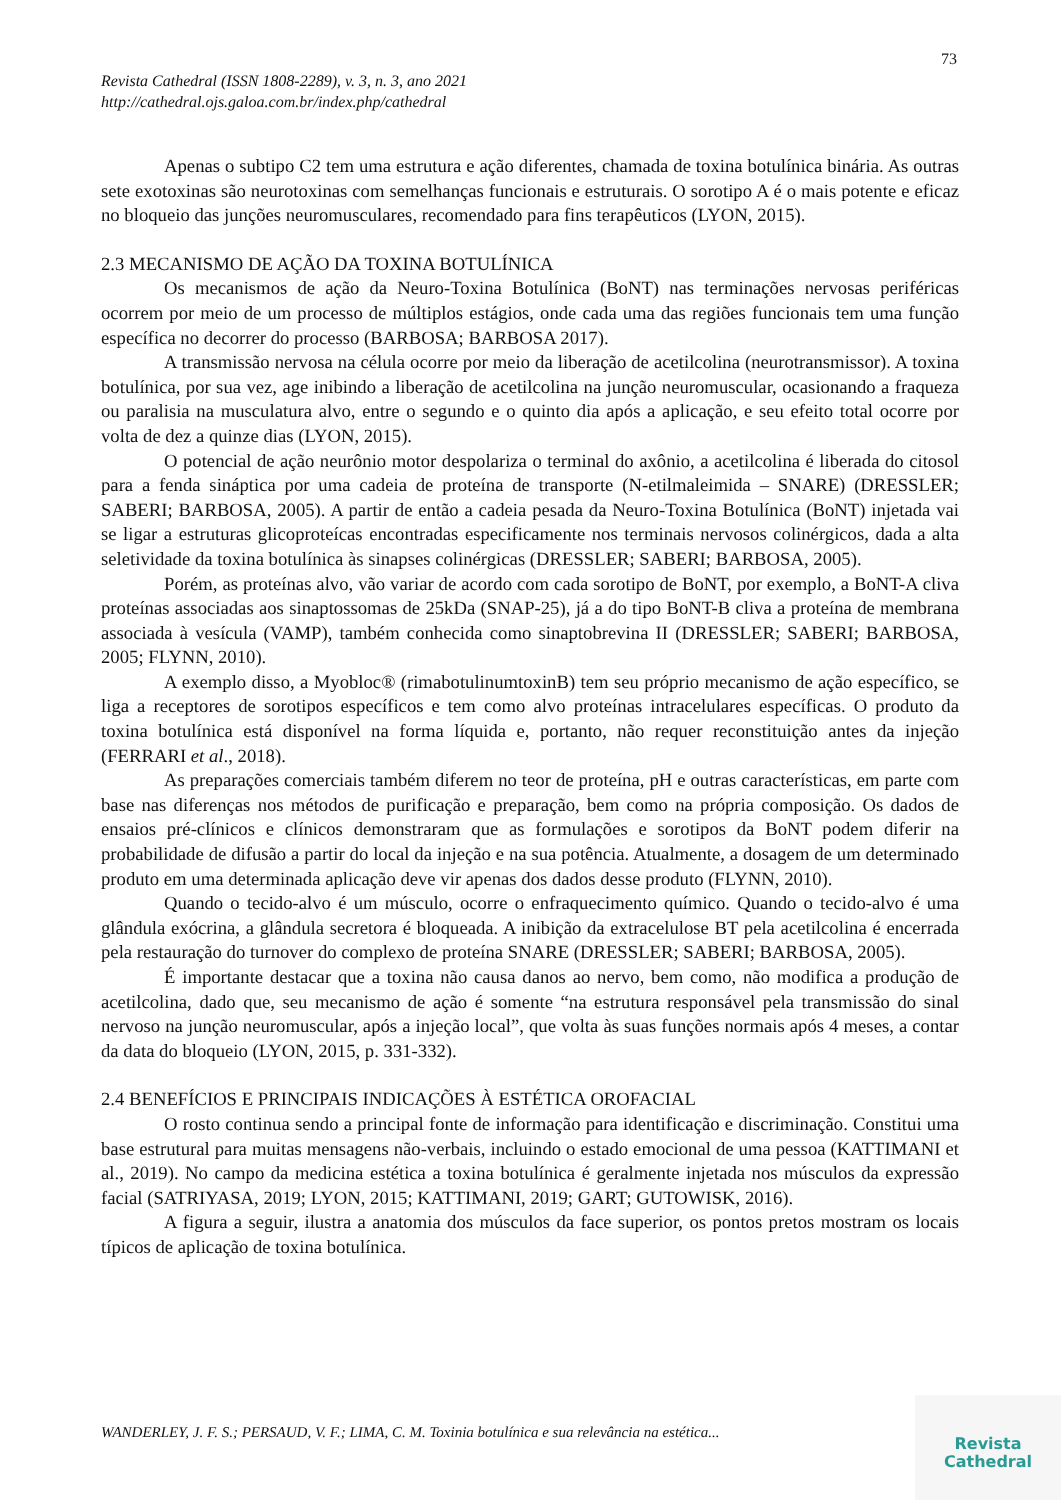73
Revista Cathedral (ISSN 1808-2289), v. 3, n. 3, ano 2021
http://cathedral.ojs.galoa.com.br/index.php/cathedral
Apenas o subtipo C2 tem uma estrutura e ação diferentes, chamada de toxina botulínica binária. As outras sete exotoxinas são neurotoxinas com semelhanças funcionais e estruturais. O sorotipo A é o mais potente e eficaz no bloqueio das junções neuromusculares, recomendado para fins terapêuticos (LYON, 2015).
2.3 MECANISMO DE AÇÃO DA TOXINA BOTULÍNICA
Os mecanismos de ação da Neuro-Toxina Botulínica (BoNT) nas terminações nervosas periféricas ocorrem por meio de um processo de múltiplos estágios, onde cada uma das regiões funcionais tem uma função específica no decorrer do processo (BARBOSA; BARBOSA 2017).
A transmissão nervosa na célula ocorre por meio da liberação de acetilcolina (neurotransmissor). A toxina botulínica, por sua vez, age inibindo a liberação de acetilcolina na junção neuromuscular, ocasionando a fraqueza ou paralisia na musculatura alvo, entre o segundo e o quinto dia após a aplicação, e seu efeito total ocorre por volta de dez a quinze dias (LYON, 2015).
O potencial de ação neurônio motor despolariza o terminal do axônio, a acetilcolina é liberada do citosol para a fenda sináptica por uma cadeia de proteína de transporte (N-etilmaleimida – SNARE) (DRESSLER; SABERI; BARBOSA, 2005). A partir de então a cadeia pesada da Neuro-Toxina Botulínica (BoNT) injetada vai se ligar a estruturas glicoproteícas encontradas especificamente nos terminais nervosos colinérgicos, dada a alta seletividade da toxina botulínica às sinapses colinérgicas (DRESSLER; SABERI; BARBOSA, 2005).
Porém, as proteínas alvo, vão variar de acordo com cada sorotipo de BoNT, por exemplo, a BoNT-A cliva proteínas associadas aos sinaptossomas de 25kDa (SNAP-25), já a do tipo BoNT-B cliva a proteína de membrana associada à vesícula (VAMP), também conhecida como sinaptobrevina II (DRESSLER; SABERI; BARBOSA, 2005; FLYNN, 2010).
A exemplo disso, a Myobloc® (rimabotulinumtoxinB) tem seu próprio mecanismo de ação específico, se liga a receptores de sorotipos específicos e tem como alvo proteínas intracelulares específicas. O produto da toxina botulínica está disponível na forma líquida e, portanto, não requer reconstituição antes da injeção (FERRARI et al., 2018).
As preparações comerciais também diferem no teor de proteína, pH e outras características, em parte com base nas diferenças nos métodos de purificação e preparação, bem como na própria composição. Os dados de ensaios pré-clínicos e clínicos demonstraram que as formulações e sorotipos da BoNT podem diferir na probabilidade de difusão a partir do local da injeção e na sua potência. Atualmente, a dosagem de um determinado produto em uma determinada aplicação deve vir apenas dos dados desse produto (FLYNN, 2010).
Quando o tecido-alvo é um músculo, ocorre o enfraquecimento químico. Quando o tecido-alvo é uma glândula exócrina, a glândula secretora é bloqueada. A inibição da extracelulose BT pela acetilcolina é encerrada pela restauração do turnover do complexo de proteína SNARE (DRESSLER; SABERI; BARBOSA, 2005).
É importante destacar que a toxina não causa danos ao nervo, bem como, não modifica a produção de acetilcolina, dado que, seu mecanismo de ação é somente “na estrutura responsável pela transmissão do sinal nervoso na junção neuromuscular, após a injeção local”, que volta às suas funções normais após 4 meses, a contar da data do bloqueio (LYON, 2015, p. 331-332).
2.4 BENEFÍCIOS E PRINCIPAIS INDICAÇÕES À ESTÉTICA OROFACIAL
O rosto continua sendo a principal fonte de informação para identificação e discriminação. Constitui uma base estrutural para muitas mensagens não-verbais, incluindo o estado emocional de uma pessoa (KATTIMANI et al., 2019). No campo da medicina estética a toxina botulínica é geralmente injetada nos músculos da expressão facial (SATRIYASA, 2019; LYON, 2015; KATTIMANI, 2019; GART; GUTOWISK, 2016).
A figura a seguir, ilustra a anatomia dos músculos da face superior, os pontos pretos mostram os locais típicos de aplicação de toxina botulínica.
WANDERLEY, J. F. S.; PERSAUD, V. F.; LIMA, C. M. Toxinia botulínica e sua relevância na estética...
Revista
Cathedral